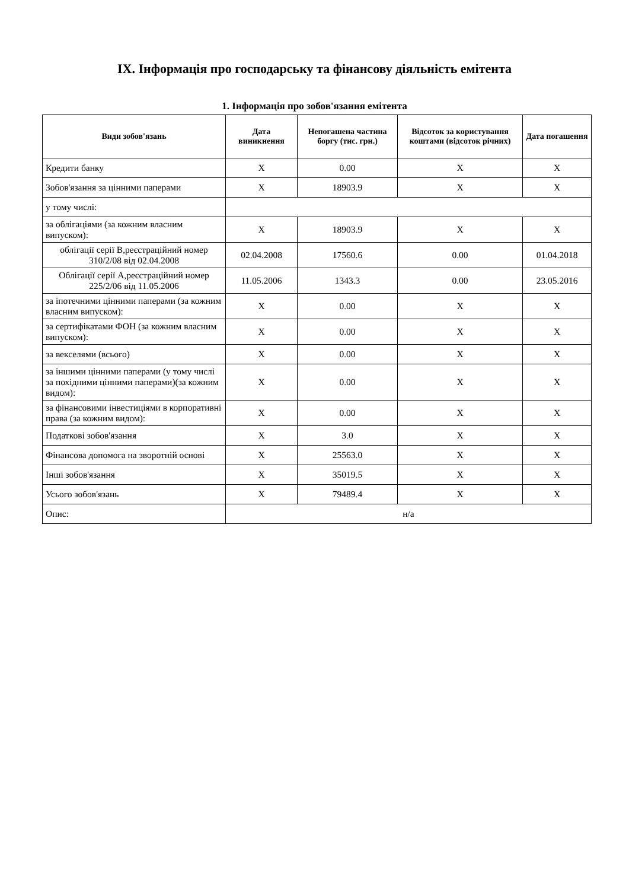IX. Інформація про господарську та фінансову діяльність емітента
1. Інформація про зобов'язання емітента
| Види зобов'язань | Дата виникнення | Непогашена частина боргу (тис. грн.) | Відсоток за користування коштами (відсоток річних) | Дата погашення |
| --- | --- | --- | --- | --- |
| Кредити банку | X | 0.00 | X | X |
| Зобов'язання за цінними паперами | X | 18903.9 | X | X |
| у тому числі: | | | | |
| за облігаціями (за кожним власним випуском): | X | 18903.9 | X | X |
| облігації серії В,реєстраційний номер 310/2/08 від 02.04.2008 | 02.04.2008 | 17560.6 | 0.00 | 01.04.2018 |
| Облігації серії А,реєстраційний номер 225/2/06 від 11.05.2006 | 11.05.2006 | 1343.3 | 0.00 | 23.05.2016 |
| за іпотечними цінними паперами (за кожним власним випуском): | X | 0.00 | X | X |
| за сертифікатами ФОН (за кожним власним випуском): | X | 0.00 | X | X |
| за векселями (всього) | X | 0.00 | X | X |
| за іншими цінними паперами (у тому числі за похідними цінними паперами)(за кожним видом): | X | 0.00 | X | X |
| за фінансовими інвестиціями в корпоративні права (за кожним видом): | X | 0.00 | X | X |
| Податкові зобов'язання | X | 3.0 | X | X |
| Фінансова допомога на зворотній основі | X | 25563.0 | X | X |
| Інші зобов'язання | X | 35019.5 | X | X |
| Усього зобов'язань | X | 79489.4 | X | X |
| Опис: | н/а | | | |